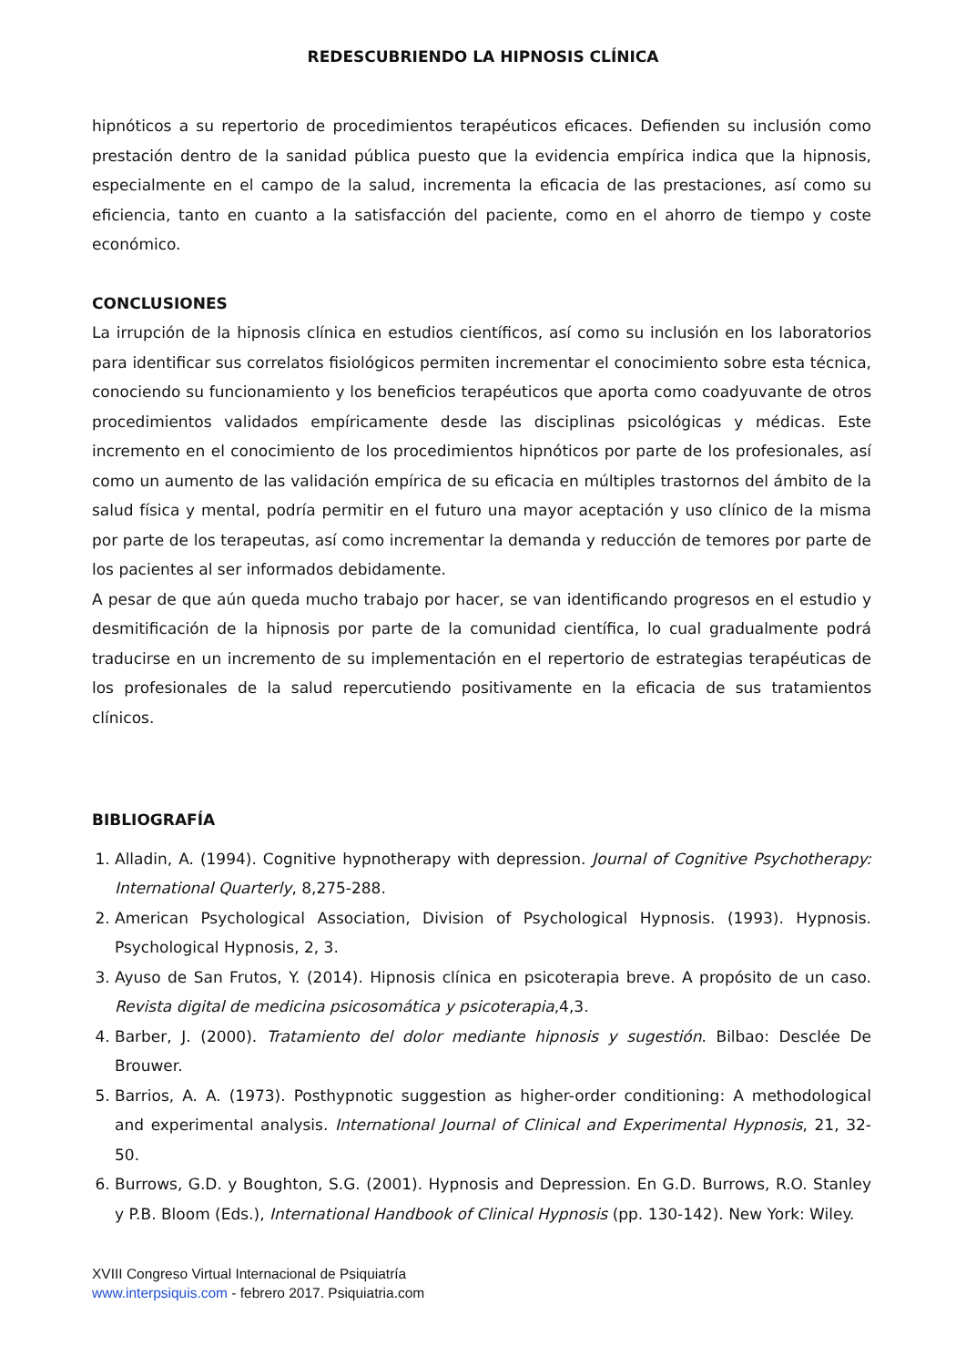REDESCUBRIENDO LA HIPNOSIS CLÍNICA
hipnóticos a su repertorio de procedimientos terapéuticos eficaces. Defienden su inclusión como prestación dentro de la sanidad pública puesto que la evidencia empírica indica que la hipnosis, especialmente en el campo de la salud, incrementa la eficacia de las prestaciones, así como su eficiencia, tanto en cuanto a la satisfacción del paciente, como en el ahorro de tiempo y coste económico.
CONCLUSIONES
La irrupción de la hipnosis clínica en estudios científicos, así como su inclusión en los laboratorios para identificar sus correlatos fisiológicos permiten incrementar el conocimiento sobre esta técnica, conociendo su funcionamiento y los beneficios terapéuticos que aporta como coadyuvante de otros procedimientos validados empíricamente desde las disciplinas psicológicas y médicas. Este incremento en el conocimiento de los procedimientos hipnóticos por parte de los profesionales, así como un aumento de las validación empírica de su eficacia en múltiples trastornos del ámbito de la salud física y mental, podría permitir en el futuro una mayor aceptación y uso clínico de la misma por parte de los terapeutas, así como incrementar la demanda y reducción de temores por parte de los pacientes al ser informados debidamente.
A pesar de que aún queda mucho trabajo por hacer, se van identificando progresos en el estudio y desmitificación de la hipnosis por parte de la comunidad científica, lo cual gradualmente podrá traducirse en un incremento de su implementación en el repertorio de estrategias terapéuticas de los profesionales de la salud repercutiendo positivamente en la eficacia de sus tratamientos clínicos.
BIBLIOGRAFÍA
1. Alladin, A. (1994). Cognitive hypnotherapy with depression. Journal of Cognitive Psychotherapy: International Quarterly, 8,275-288.
2. American Psychological Association, Division of Psychological Hypnosis. (1993). Hypnosis. Psychological Hypnosis, 2, 3.
3. Ayuso de San Frutos, Y. (2014). Hipnosis clínica en psicoterapia breve. A propósito de un caso. Revista digital de medicina psicosomática y psicoterapia,4,3.
4. Barber, J. (2000). Tratamiento del dolor mediante hipnosis y sugestión. Bilbao: Desclée De Brouwer.
5. Barrios, A. A. (1973). Posthypnotic suggestion as higher-order conditioning: A methodological and experimental analysis. International Journal of Clinical and Experimental Hypnosis, 21, 32-50.
6. Burrows, G.D. y Boughton, S.G. (2001). Hypnosis and Depression. En G.D. Burrows, R.O. Stanley y P.B. Bloom (Eds.), International Handbook of Clinical Hypnosis (pp. 130-142). New York: Wiley.
XVIII Congreso Virtual Internacional de Psiquiatría
www.interpsiquis.com - febrero 2017. Psiquiatria.com